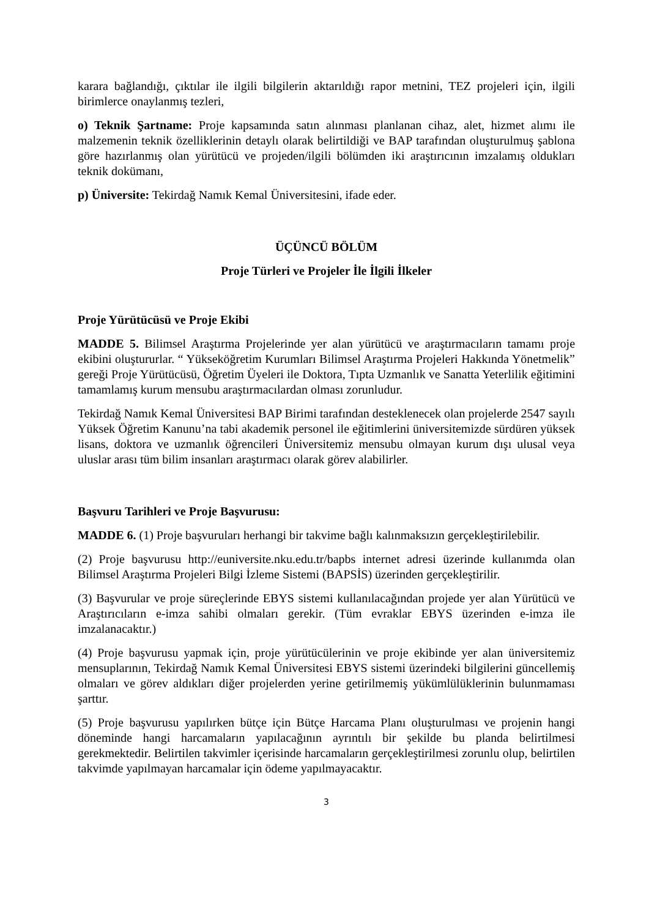karara bağlandığı, çıktılar ile ilgili bilgilerin aktarıldığı rapor metnini, TEZ projeleri için, ilgili birimlerce onaylanmış tezleri,
o) Teknik Şartname: Proje kapsamında satın alınması planlanan cihaz, alet, hizmet alımı ile malzemenin teknik özelliklerinin detaylı olarak belirtildiği ve BAP tarafından oluşturulmuş şablona göre hazırlanmış olan yürütücü ve projeden/ilgili bölümden iki araştırıcının imzalamış oldukları teknik dokümanı,
p) Üniversite: Tekirdağ Namık Kemal Üniversitesini, ifade eder.
ÜÇÜNCÜ BÖLÜM
Proje Türleri ve Projeler İle İlgili İlkeler
Proje Yürütücüsü ve Proje Ekibi
MADDE 5. Bilimsel Araştırma Projelerinde yer alan yürütücü ve araştırmacıların tamamı proje ekibini oluştururlar. “ Yükseköğretim Kurumları Bilimsel Araştırma Projeleri Hakkında Yönetmelik” gereği Proje Yürütücüsü, Öğretim Üyeleri ile Doktora, Tıpta Uzmanlık ve Sanatta Yeterlilik eğitimini tamamlamış kurum mensubu araştırmacılardan olması zorunludur.
Tekirdağ Namık Kemal Üniversitesi BAP Birimi tarafından desteklenecek olan projelerde 2547 sayılı Yüksek Öğretim Kanunu’na tabi akademik personel ile eğitimlerini üniversitemizde sürdüren yüksek lisans, doktora ve uzmanlık öğrencileri Üniversitemiz mensubu olmayan kurum dışı ulusal veya uluslar arası tüm bilim insanları araştırmacı olarak görev alabilirler.
Başvuru Tarihleri ve Proje Başvurusu:
MADDE 6. (1) Proje başvuruları herhangi bir takvime bağlı kalınmaksızın gerçekleştirilebilir.
(2) Proje başvurusu http://euniversite.nku.edu.tr/bapbs internet adresi üzerinde kullanımda olan Bilimsel Araştırma Projeleri Bilgi İzleme Sistemi (BAPSİS) üzerinden gerçekleştirilir.
(3) Başvurular ve proje süreçlerinde EBYS sistemi kullanılacağından projede yer alan Yürütücü ve Araştırıcıların e-imza sahibi olmaları gerekir. (Tüm evraklar EBYS üzerinden e-imza ile imzalanacaktır.)
(4) Proje başvurusu yapmak için, proje yürütücülerinin ve proje ekibinde yer alan üniversitemiz mensuplarının, Tekirdağ Namık Kemal Üniversitesi EBYS sistemi üzerindeki bilgilerini güncellemiş olmaları ve görev aldıkları diğer projelerden yerine getirilmemiş yükümlülüklerinin bulunmaması şarttır.
(5) Proje başvurusu yapılırken bütçe için Bütçe Harcama Planı oluşturulması ve projenin hangi döneminde hangi harcamaların yapılacağının ayrıntılı bir şekilde bu planda belirtilmesi gerekmektedir. Belirtilen takvimler içerisinde harcamaların gerçekleştirilmesi zorunlu olup, belirtilen takvimde yapılmayan harcamalar için ödeme yapılmayacaktır.
3